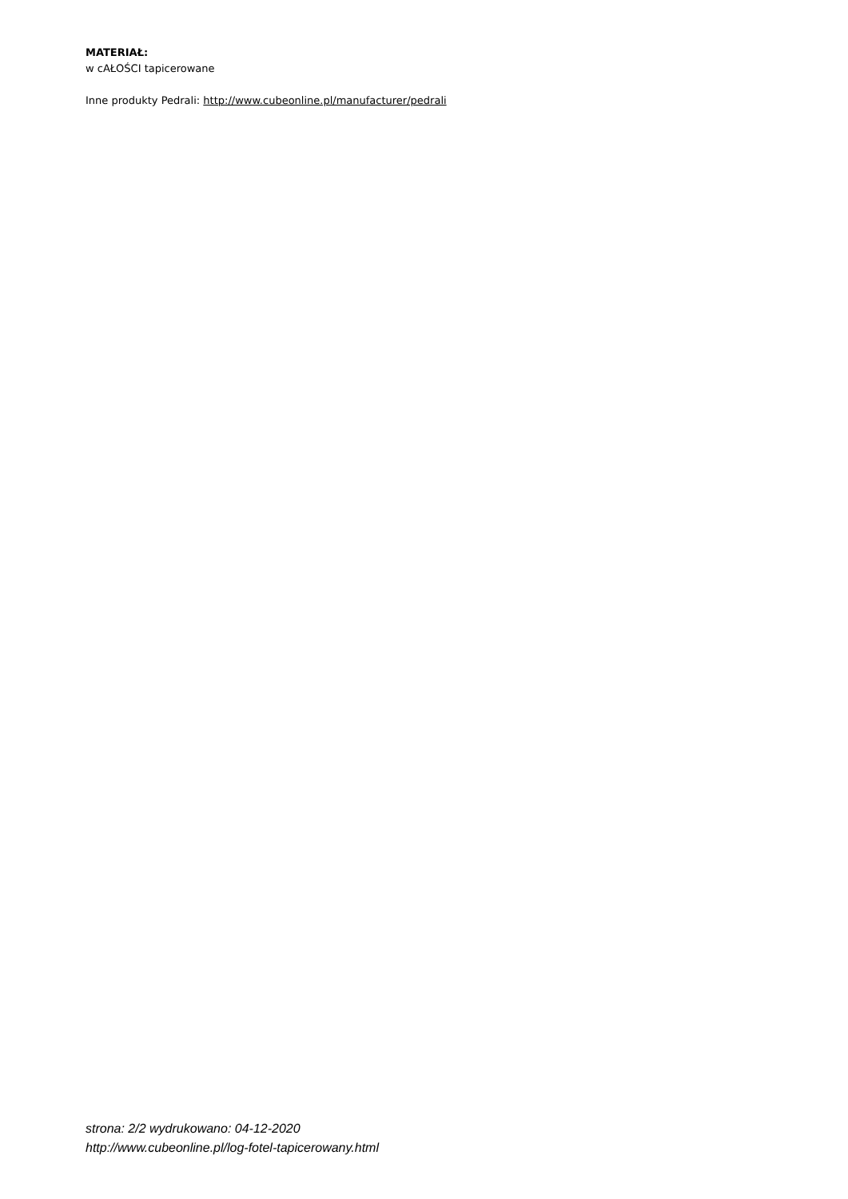MATERIAŁ:
w cAŁOŚCI tapicerowane
Inne produkty Pedrali: http://www.cubeonline.pl/manufacturer/pedrali
strona: 2/2 wydrukowano: 04-12-2020
http://www.cubeonline.pl/log-fotel-tapicerowany.html